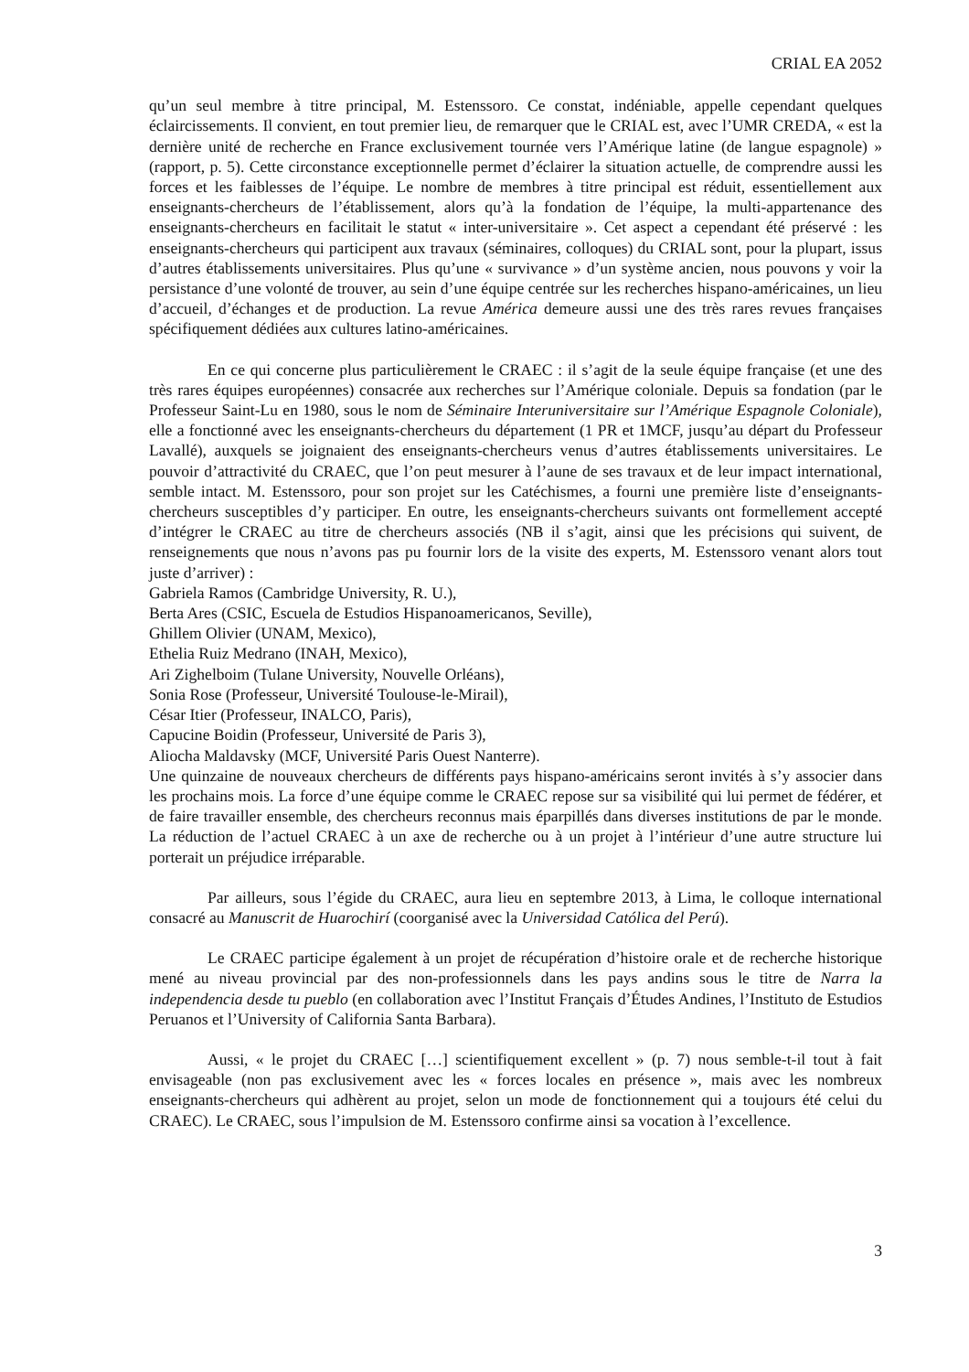CRIAL EA 2052
qu’un seul membre à titre principal, M. Estenssoro. Ce constat, indéniable, appelle cependant quelques éclaircissements. Il convient, en tout premier lieu, de remarquer que le CRIAL est, avec l’UMR CREDA, « est la dernière unité de recherche en France exclusivement tournée vers l’Amérique latine (de langue espagnole) » (rapport, p. 5). Cette circonstance exceptionnelle permet d’éclairer la situation actuelle, de comprendre aussi les forces et les faiblesses de l’équipe. Le nombre de membres à titre principal est réduit, essentiellement aux enseignants-chercheurs de l’établissement, alors qu’à la fondation de l’équipe, la multi-appartenance des enseignants-chercheurs en facilitait le statut « inter-universitaire ». Cet aspect a cependant été préservé : les enseignants-chercheurs qui participent aux travaux (séminaires, colloques) du CRIAL sont, pour la plupart, issus d’autres établissements universitaires. Plus qu’une « survivance » d’un système ancien, nous pouvons y voir la persistance d’une volonté de trouver, au sein d’une équipe centrée sur les recherches hispano-américaines, un lieu d’accueil, d’échanges et de production. La revue América demeure aussi une des très rares revues françaises spécifiquement dédiées aux cultures latino-américaines.
En ce qui concerne plus particulièrement le CRAEC : il s’agit de la seule équipe française (et une des très rares équipes européennes) consacrée aux recherches sur l’Amérique coloniale. Depuis sa fondation (par le Professeur Saint-Lu en 1980, sous le nom de Séminaire Interuniversitaire sur l’Amérique Espagnole Coloniale), elle a fonctionné avec les enseignants-chercheurs du département (1 PR et 1MCF, jusqu’au départ du Professeur Lavallé), auxquels se joignaient des enseignants-chercheurs venus d’autres établissements universitaires. Le pouvoir d’attractivité du CRAEC, que l’on peut mesurer à l’aune de ses travaux et de leur impact international, semble intact. M. Estenssoro, pour son projet sur les Catéchismes, a fourni une première liste d’enseignants-chercheurs susceptibles d’y participer. En outre, les enseignants-chercheurs suivants ont formellement accepté d’intégrer le CRAEC au titre de chercheurs associés (NB il s’agit, ainsi que les précisions qui suivent, de renseignements que nous n’avons pas pu fournir lors de la visite des experts, M. Estenssoro venant alors tout juste d’arriver) :
Gabriela Ramos (Cambridge University, R. U.),
Berta Ares (CSIC, Escuela de Estudios Hispanoamericanos, Seville),
Ghillem Olivier (UNAM, Mexico),
Ethelia Ruiz Medrano (INAH, Mexico),
Ari Zighelboim (Tulane University, Nouvelle Orléans),
Sonia Rose (Professeur, Université Toulouse-le-Mirail),
César Itier (Professeur, INALCO, Paris),
Capucine Boidin (Professeur, Université de Paris 3),
Aliocha Maldavsky (MCF, Université Paris Ouest Nanterre).
Une quinzaine de nouveaux chercheurs de différents pays hispano-américains seront invités à s’y associer dans les prochains mois. La force d’une équipe comme le CRAEC repose sur sa visibilité qui lui permet de fédérer, et de faire travailler ensemble, des chercheurs reconnus mais éparpillés dans diverses institutions de par le monde. La réduction de l’actuel CRAEC à un axe de recherche ou à un projet à l’intérieur d’une autre structure lui porterait un préjudice irréparable.
Par ailleurs, sous l’égide du CRAEC, aura lieu en septembre 2013, à Lima, le colloque international consacré au Manuscrit de Huarochirí (coorganisé avec la Universidad Católica del Perú).
Le CRAEC participe également à un projet de récupération d’histoire orale et de recherche historique mené au niveau provincial par des non-professionnels dans les pays andins sous le titre de Narra la independencia desde tu pueblo (en collaboration avec l’Institut Français d’Études Andines, l’Instituto de Estudios Peruanos et l’University of California Santa Barbara).
Aussi, « le projet du CRAEC […] scientifiquement excellent » (p. 7) nous semble-t-il tout à fait envisageable (non pas exclusivement avec les « forces locales en présence », mais avec les nombreux enseignants-chercheurs qui adhèrent au projet, selon un mode de fonctionnement qui a toujours été celui du CRAEC). Le CRAEC, sous l’impulsion de M. Estenssoro confirme ainsi sa vocation à l’excellence.
3